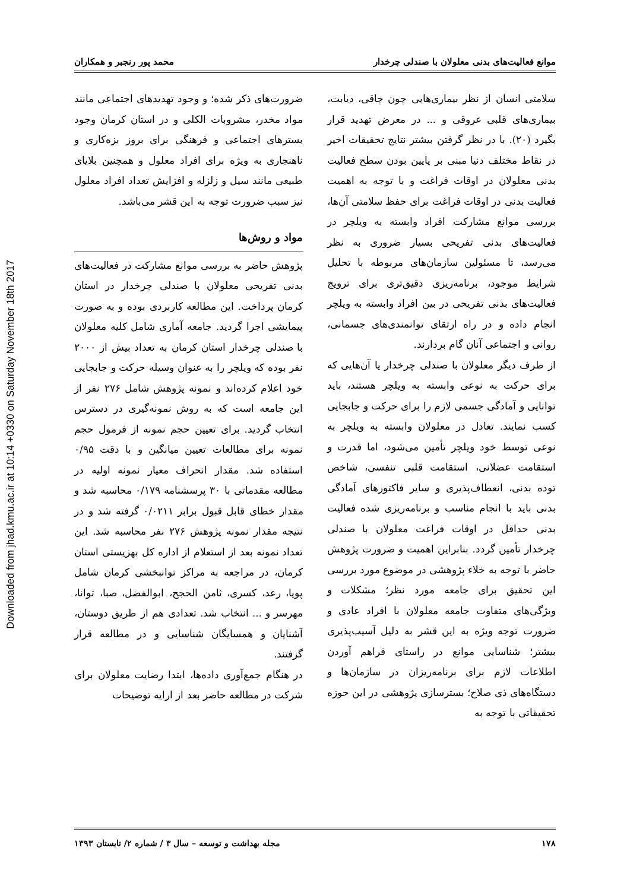Downloaded from jhad.kmu.ac.ir at 10:14 +0330 on Saturday November 18th 2017
موانع فعالیت‌های بدنی معلولان با صندلی چرخدار محمد پور رنجبر و همکاران
سلامتی انسان از نظر بیماری‌هایی چون چاقی، دیابت، بیماری‌های قلبی عروقی و ... در معرض تهدید قرار بگیرد (۲۰). با در نظر گرفتن بیشتر نتایج تحقیقات اخیر در نقاط مختلف دنیا مبنی بر پایین بودن سطح فعالیت بدنی معلولان در اوقات فراغت و با توجه به اهمیت فعالیت بدنی در اوقات فراغت برای حفظ سلامتی آن‌ها، بررسی موانع مشارکت افراد وابسته به ویلچر در فعالیت‌های بدنی تفریحی بسیار ضروری به نظر می‌رسد، تا مسئولین سازمان‌های مربوطه با تحلیل شرایط موجود، برنامه‌ریزی دقیق‌تری برای ترویج فعالیت‌های بدنی تفریحی در بین افراد وابسته به ویلچر انجام داده و در راه ارتقای توانمندی‌های جسمانی، روانی و اجتماعی آنان گام بردارند.
از طرف دیگر معلولان با صندلی چرخدار یا آن‌هایی که برای حرکت به نوعی وابسته به ویلچر هستند، باید توانایی و آمادگی جسمی لازم را برای حرکت و جابجایی کسب نمایند. تعادل در معلولان وابسته به ویلچر به نوعی توسط خود ویلچر تأمین می‌شود، اما قدرت و استقامت عضلانی، استقامت قلبی تنفسی، شاخص توده بدنی، انعطاف‌پذیری و سایر فاکتورهای آمادگی بدنی باید با انجام مناسب و برنامه‌ریزی شده فعالیت بدنی حداقل در اوقات فراغت معلولان با صندلی چرخدار تأمین گردد. بنابراین اهمیت و ضرورت پژوهش حاضر با توجه به خلاء پژوهشی در موضوع مورد بررسی این تحقیق برای جامعه مورد نظر؛ مشکلات و ویژگی‌های متفاوت جامعه معلولان با افراد عادی و ضرورت توجه ویژه به این قشر به دلیل آسیب‌پذیری بیشتر؛ شناسایی موانع در راستای فراهم آوردن اطلاعات لازم برای برنامه‌ریزان در سازمان‌ها و دستگاه‌های ذی صلاح؛ بسترسازی پژوهشی در این حوزه تحقیقاتی با توجه به
ضرورت‌های ذکر شده؛ و وجود تهدیدهای اجتماعی مانند مواد مخدر، مشروبات الکلی و در استان کرمان وجود بسترهای اجتماعی و فرهنگی برای بروز بزه‌کاری و ناهنجاری به ویژه برای افراد معلول و همچنین بلایای طبیعی مانند سیل و زلزله و افزایش تعداد افراد معلول نیز سبب ضرورت توجه به این قشر می‌باشد.
مواد و روش‌ها
پژوهش حاضر به بررسی موانع مشارکت در فعالیت‌های بدنی تفریحی معلولان با صندلی چرخدار در استان کرمان پرداخت. این مطالعه کاربردی بوده و به صورت پیمایشی اجرا گردید. جامعه آماری شامل کلیه معلولان با صندلی چرخدار استان کرمان به تعداد بیش از ۲۰۰۰ نفر بوده که ویلچر را به عنوان وسیله حرکت و جابجایی خود اعلام کرده‌اند و نمونه پژوهش شامل ۲۷۶ نفر از این جامعه است که به روش نمونه‌گیری در دسترس انتخاب گردید. برای تعیین حجم نمونه از فرمول حجم نمونه برای مطالعات تعیین میانگین و با دقت ۰/۹۵ استفاده شد. مقدار انحراف معیار نمونه اولیه در مطالعه مقدماتی با ۳۰ پرسشنامه ۰/۱۷۹ محاسبه شد و مقدار خطای قابل قبول برابر ۰/۰۲۱۱ گرفته شد و در نتیجه مقدار نمونه پژوهش ۲۷۶ نفر محاسبه شد. این تعداد نمونه بعد از استعلام از اداره کل بهزیستی استان کرمان، در مراجعه به مراکز توانبخشی کرمان شامل پویا، رعد، کسری، ثامن الحجج، ابوالفضل، صبا، توانا، مهرسر و ... انتخاب شد. تعدادی هم از طریق دوستان، آشنایان و همسایگان شناسایی و در مطالعه قرار گرفتند.
در هنگام جمع‌آوری داده‌ها، ابتدا رضایت معلولان برای شرکت در مطالعه حاضر بعد از ارایه توضیحات
۱۷۸ مجله بهداشت و توسعه – سال ۳ / شماره ۲/ تابستان ۱۳۹۳